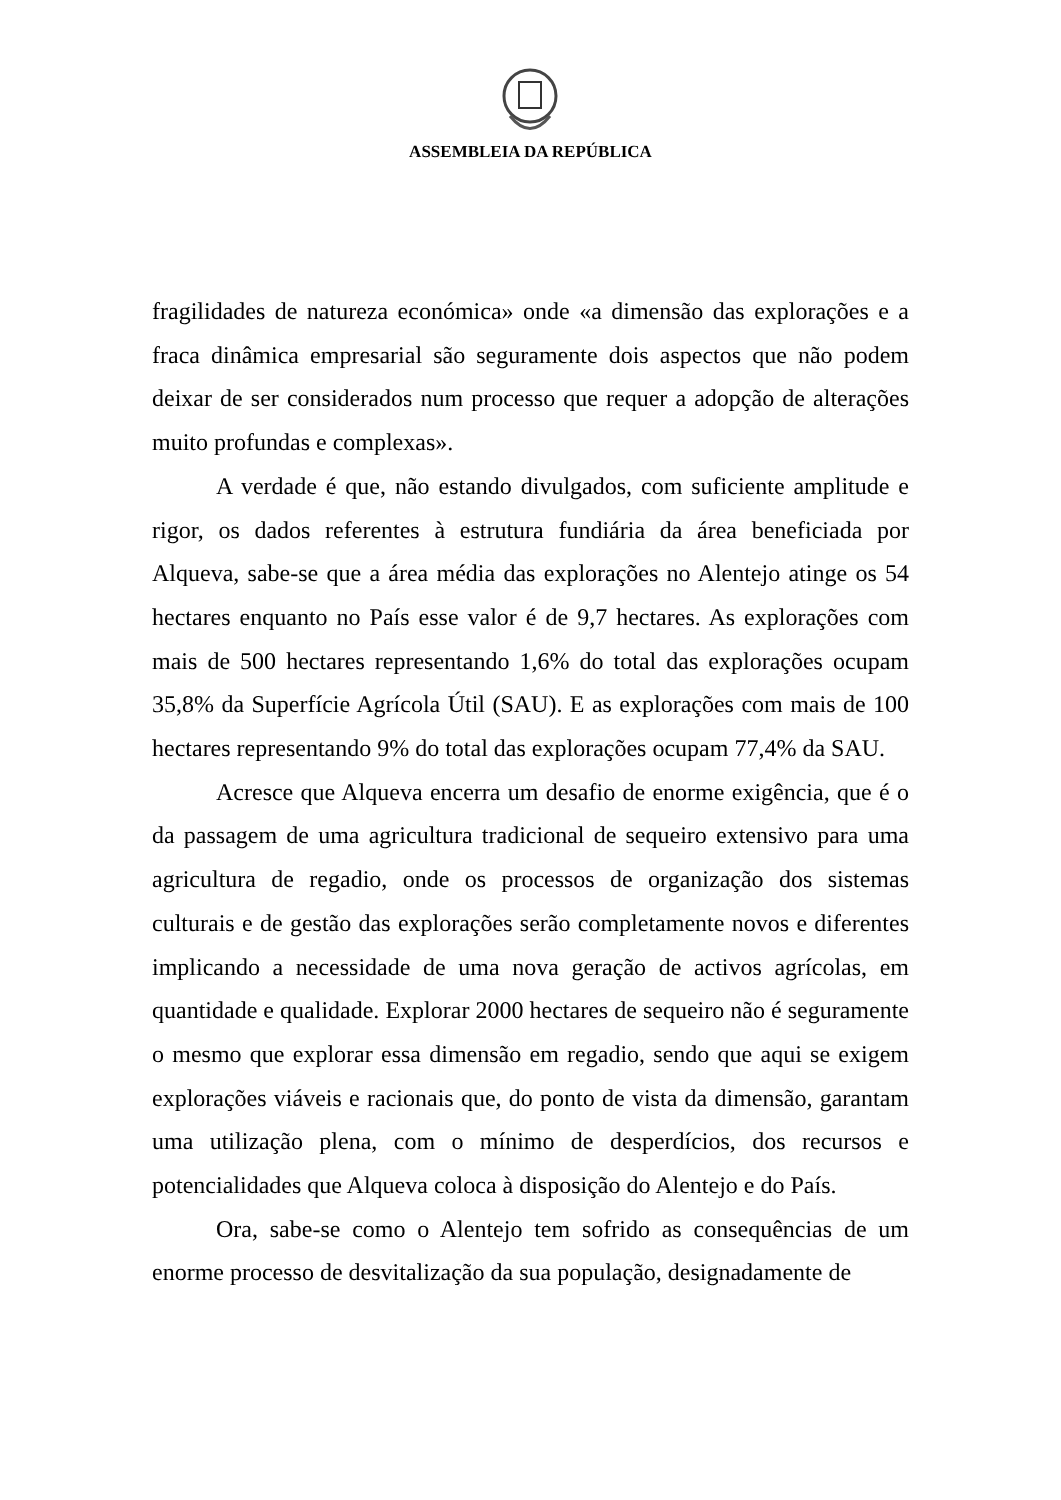ASSEMBLEIA DA REPÚBLICA
fragilidades de natureza económica» onde «a dimensão das explorações e a fraca dinâmica empresarial são seguramente dois aspectos que não podem deixar de ser considerados num processo que requer a adopção de alterações muito profundas e complexas».
A verdade é que, não estando divulgados, com suficiente amplitude e rigor, os dados referentes à estrutura fundiária da área beneficiada por Alqueva, sabe-se que a área média das explorações no Alentejo atinge os 54 hectares enquanto no País esse valor é de 9,7 hectares. As explorações com mais de 500 hectares representando 1,6% do total das explorações ocupam 35,8% da Superfície Agrícola Útil (SAU). E as explorações com mais de 100 hectares representando 9% do total das explorações ocupam 77,4% da SAU.
Acresce que Alqueva encerra um desafio de enorme exigência, que é o da passagem de uma agricultura tradicional de sequeiro extensivo para uma agricultura de regadio, onde os processos de organização dos sistemas culturais e de gestão das explorações serão completamente novos e diferentes implicando a necessidade de uma nova geração de activos agrícolas, em quantidade e qualidade. Explorar 2000 hectares de sequeiro não é seguramente o mesmo que explorar essa dimensão em regadio, sendo que aqui se exigem explorações viáveis e racionais que, do ponto de vista da dimensão, garantam uma utilização plena, com o mínimo de desperdícios, dos recursos e potencialidades que Alqueva coloca à disposição do Alentejo e do País.
Ora, sabe-se como o Alentejo tem sofrido as consequências de um enorme processo de desvitalização da sua população, designadamente de